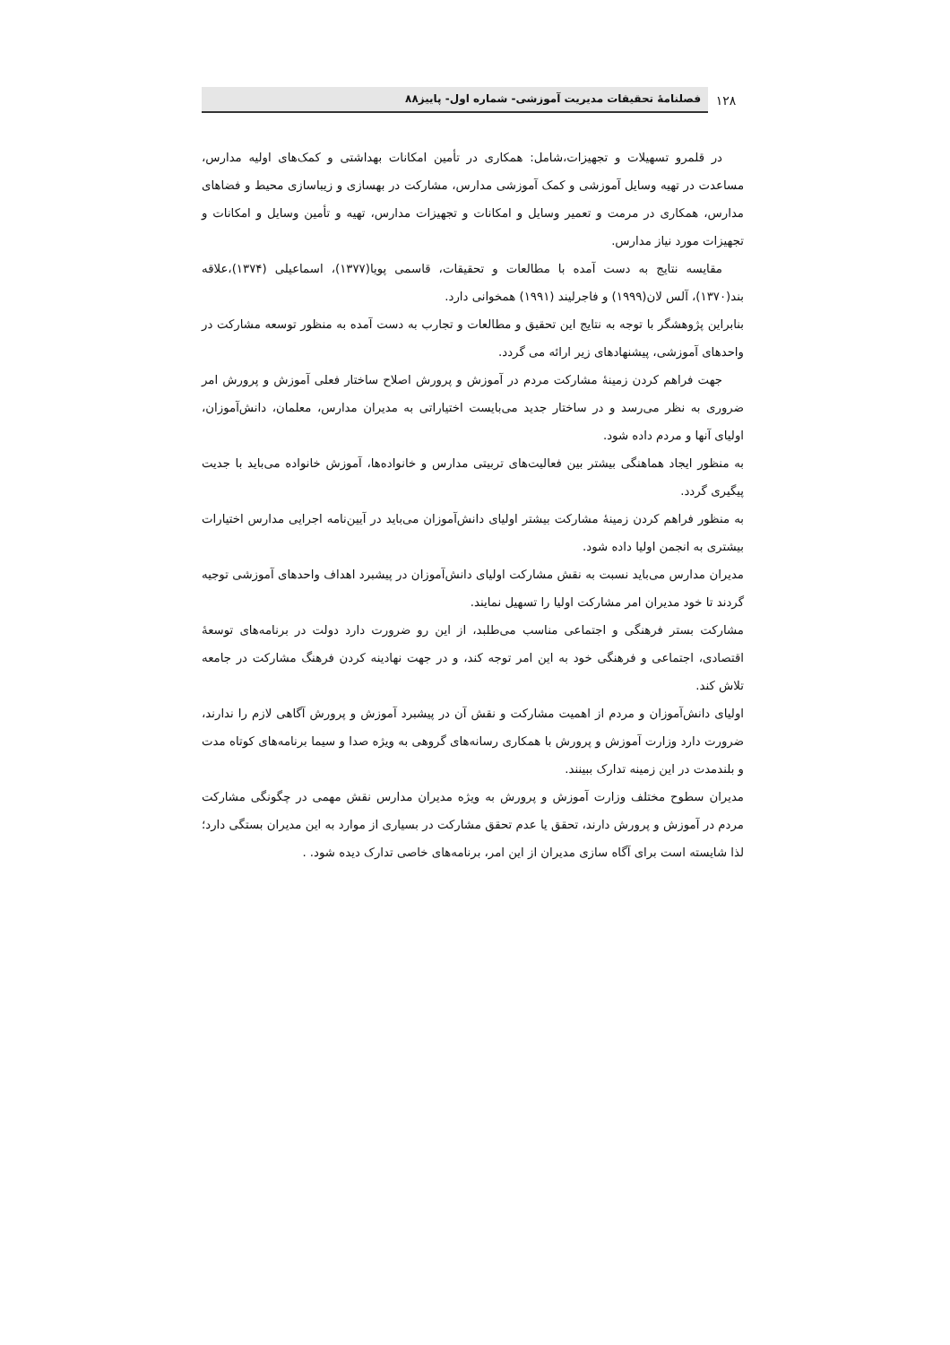۱۲۸
فصلنامهٔ تحقیقات مدیریت آموزشی- شماره اول- پاییز۸۸
در قلمرو تسهیلات و تجهیزات،شامل: همکاری در تأمین امکانات بهداشتی و کمک‌های اولیه مدارس، مساعدت در تهیه وسایل آموزشی و کمک آموزشی مدارس، مشارکت در بهسازی و زیباسازی محیط و فضاهای مدارس، همکاری در مرمت و تعمیر وسایل و امکانات و تجهیزات مدارس، تهیه و تأمین وسایل و امکانات و تجهیزات مورد نیاز مدارس.
مقایسه نتایج به دست آمده با مطالعات و تحقیقات، قاسمی پویا(۱۳۷۷)، اسماعیلی (۱۳۷۴)،علاقه بند(۱۳۷۰)، آلس لان(۱۹۹۹) و فاجرلیند (۱۹۹۱) همخوانی دارد.
بنابراین پژوهشگر با توجه به نتایج این تحقیق و مطالعات و تجارب به دست آمده به منظور توسعه مشارکت در واحدهای آموزشی، پیشنهادهای زیر ارائه می گردد.
جهت فراهم کردن زمینهٔ مشارکت مردم در آموزش و پرورش اصلاح ساختار فعلی آموزش و پرورش امر ضروری به نظر می‌رسد و در ساختار جدید می‌بایست اختیاراتی به مدیران مدارس، معلمان، دانش‌آموزان، اولیای آنها و مردم داده شود.
به منظور ایجاد هماهنگی بیشتر بین فعالیت‌های تربیتی مدارس و خانواده‌ها، آموزش خانواده می‌باید با جدیت پیگیری گردد.
به منظور فراهم کردن زمینهٔ مشارکت بیشتر اولیای دانش‌آموزان می‌باید در آیین‌نامه اجرایی مدارس اختیارات بیشتری به انجمن اولیا داده شود.
مدیران مدارس می‌باید نسبت به نقش مشارکت اولیای دانش‌آموزان در پیشبرد اهداف واحدهای آموزشی توجیه گردند تا خود مدیران امر مشارکت اولیا را تسهیل نمایند.
مشارکت بستر فرهنگی و اجتماعی مناسب می‌طلبد، از این رو ضرورت دارد دولت در برنامه‌های توسعهٔ اقتصادی، اجتماعی و فرهنگی خود به این امر توجه کند، و در جهت نهادینه کردن فرهنگ مشارکت در جامعه تلاش کند.
اولیای دانش‌آموزان و مردم از اهمیت مشارکت و نقش آن در پیشبرد آموزش و پرورش آگاهی لازم را ندارند، ضرورت دارد وزارت آموزش و پرورش با همکاری رسانه‌های گروهی به ویژه صدا و سیما برنامه‌های کوتاه مدت و بلندمدت در این زمینه تدارک ببینند.
مدیران سطوح مختلف وزارت آموزش و پرورش به ویژه مدیران مدارس نقش مهمی در چگونگی مشارکت مردم در آموزش و پرورش دارند، تحقق یا عدم تحقق مشارکت در بسیاری از موارد به این مدیران بستگی دارد؛ لذا شایسته است برای آگاه سازی مدیران از این امر، برنامه‌های خاصی تدارک دیده شود. .